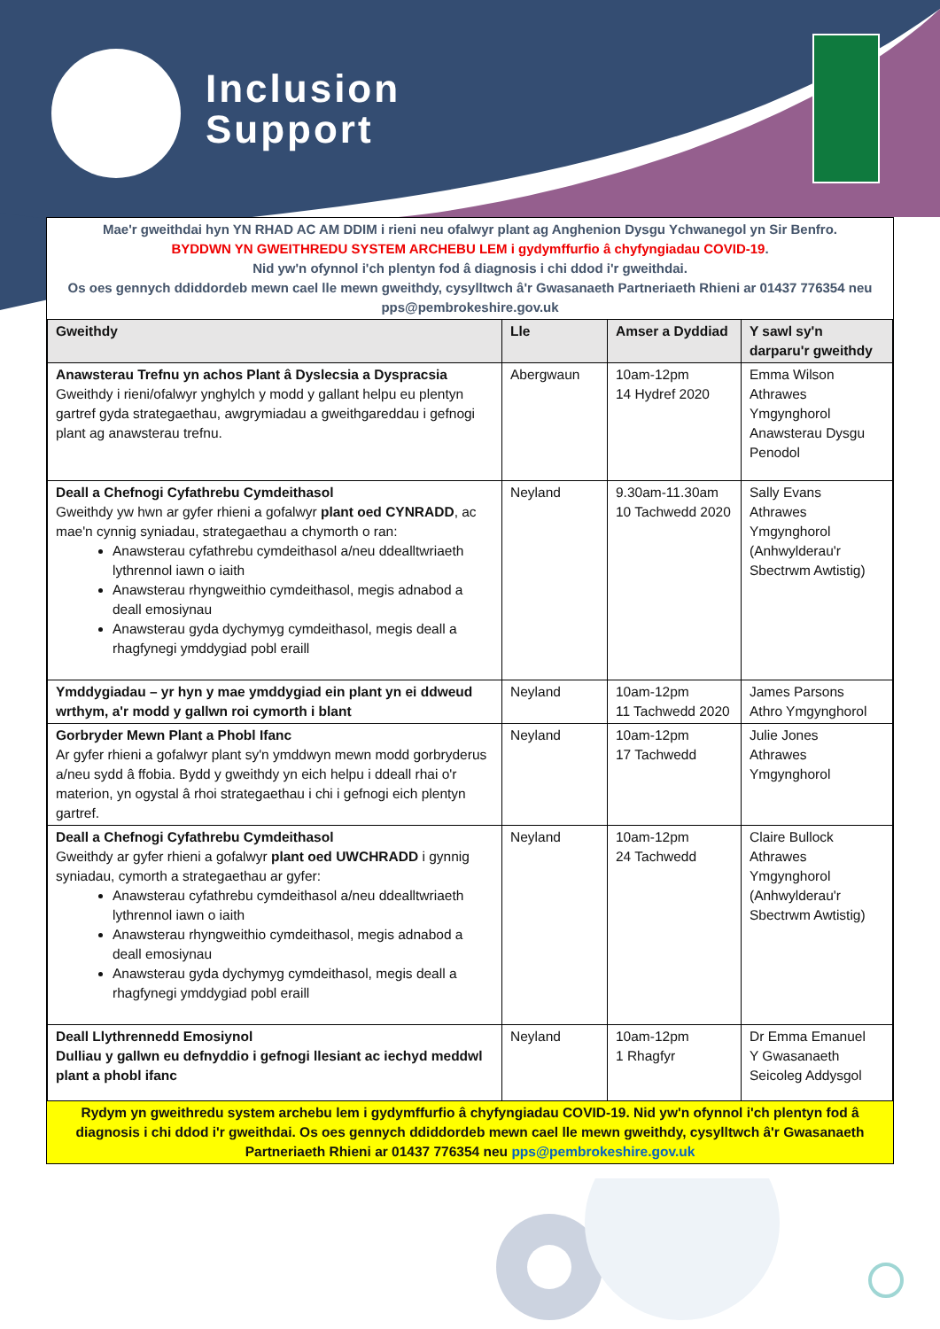Inclusion
Support
Mae'r gweithdai hyn YN RHAD AC AM DDIM i rieni neu ofalwyr plant ag Anghenion Dysgu Ychwanegol yn Sir Benfro.
BYDDWN YN GWEITHREDU SYSTEM ARCHEBU LEM i gydymffurfio â chyfyngiadau COVID-19.
Nid yw'n ofynnol i'ch plentyn fod â diagnosis i chi ddod i'r gweithdai.
Os oes gennych ddiddordeb mewn cael lle mewn gweithdy, cysylltwch â'r Gwasanaeth Partneriaeth Rhieni ar 01437 776354 neu pps@pembrokeshire.gov.uk
| Gweithdy | Lle | Amser a Dyddiad | Y sawl sy'n darparu'r gweithdy |
| --- | --- | --- | --- |
| Anawsterau Trefnu yn achos Plant â Dyslecsia a Dyspracsia Gweithdy i rieni/ofalwyr ynghylch y modd y gallant helpu eu plentyn gartref gyda strategaethau, awgrymiadau a gweithgareddau i gefnogi plant ag anawsterau trefnu. | Abergwaun | 10am-12pm 14 Hydref 2020 | Emma Wilson Athrawes Ymgynghorol Anawsterau Dysgu Penodol |
| Deall a Chefnogi Cyfathrebu Cymdeithasol Gweithdy yw hwn ar gyfer rhieni a gofalwyr plant oed CYNRADD , ac mae'n cynnig syniadau, strategaethau a chymorth o ran: Anawsterau cyfathrebu cymdeithasol a/neu ddealltwriaeth lythrennol iawn o iaith Anawsterau rhyngweithio cymdeithasol, megis adnabod a deall emosiynau Anawsterau gyda dychymyg cymdeithasol, megis deall a rhagfynegi ymddygiad pobl eraill | Neyland | 9.30am-11.30am 10 Tachwedd 2020 | Sally Evans Athrawes Ymgynghorol (Anhwylderau'r Sbectrwm Awtistig) |
| Ymddygiadau – yr hyn y mae ymddygiad ein plant yn ei ddweud wrthym, a'r modd y gallwn roi cymorth i blant | Neyland | 10am-12pm 11 Tachwedd 2020 | James Parsons Athro Ymgynghorol |
| Gorbryder Mewn Plant a Phobl Ifanc Ar gyfer rhieni a gofalwyr plant sy'n ymddwyn mewn modd gorbryderus a/neu sydd â ffobia. Bydd y gweithdy yn eich helpu i ddeall rhai o'r materion, yn ogystal â rhoi strategaethau i chi i gefnogi eich plentyn gartref. | Neyland | 10am-12pm 17 Tachwedd | Julie Jones Athrawes Ymgynghorol |
| Deall a Chefnogi Cyfathrebu Cymdeithasol Gweithdy ar gyfer rhieni a gofalwyr plant oed UWCHRADD i gynnig syniadau, cymorth a strategaethau ar gyfer: Anawsterau cyfathrebu cymdeithasol a/neu ddealltwriaeth lythrennol iawn o iaith Anawsterau rhyngweithio cymdeithasol, megis adnabod a deall emosiynau Anawsterau gyda dychymyg cymdeithasol, megis deall a rhagfynegi ymddygiad pobl eraill | Neyland | 10am-12pm 24 Tachwedd | Claire Bullock Athrawes Ymgynghorol (Anhwylderau'r Sbectrwm Awtistig) |
| Deall Llythrennedd Emosiynol Dulliau y gallwn eu defnyddio i gefnogi llesiant ac iechyd meddwl plant a phobl ifanc | Neyland | 10am-12pm 1 Rhagfyr | Dr Emma Emanuel Y Gwasanaeth Seicoleg Addysgol |
Rydym yn gweithredu system archebu lem i gydymffurfio â chyfyngiadau COVID-19. Nid yw'n ofynnol i'ch plentyn fod â diagnosis i chi ddod i'r gweithdai. Os oes gennych ddiddordeb mewn cael lle mewn gweithdy, cysylltwch â'r Gwasanaeth Partneriaeth Rhieni ar 01437 776354 neu pps@pembrokeshire.gov.uk